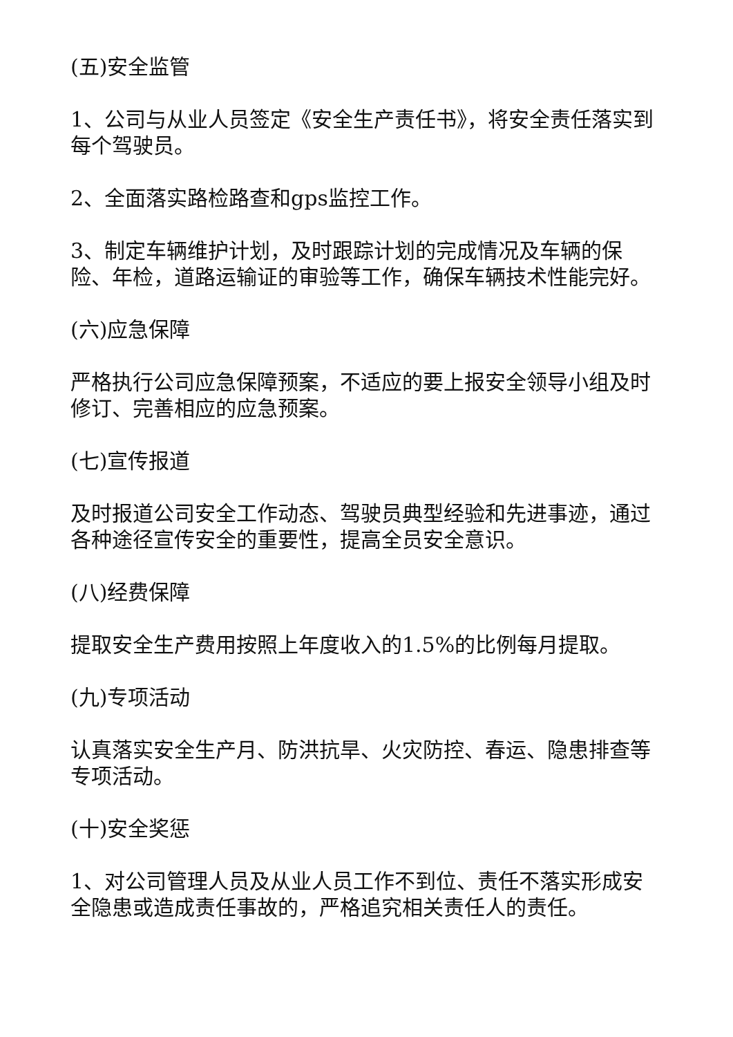(五)安全监管
1、公司与从业人员签定《安全生产责任书》，将安全责任落实到每个驾驶员。
2、全面落实路检路查和gps监控工作。
3、制定车辆维护计划，及时跟踪计划的完成情况及车辆的保险、年检，道路运输证的审验等工作，确保车辆技术性能完好。
(六)应急保障
严格执行公司应急保障预案，不适应的要上报安全领导小组及时修订、完善相应的应急预案。
(七)宣传报道
及时报道公司安全工作动态、驾驶员典型经验和先进事迹，通过各种途径宣传安全的重要性，提高全员安全意识。
(八)经费保障
提取安全生产费用按照上年度收入的1.5%的比例每月提取。
(九)专项活动
认真落实安全生产月、防洪抗旱、火灾防控、春运、隐患排查等专项活动。
(十)安全奖惩
1、对公司管理人员及从业人员工作不到位、责任不落实形成安全隐患或造成责任事故的，严格追究相关责任人的责任。